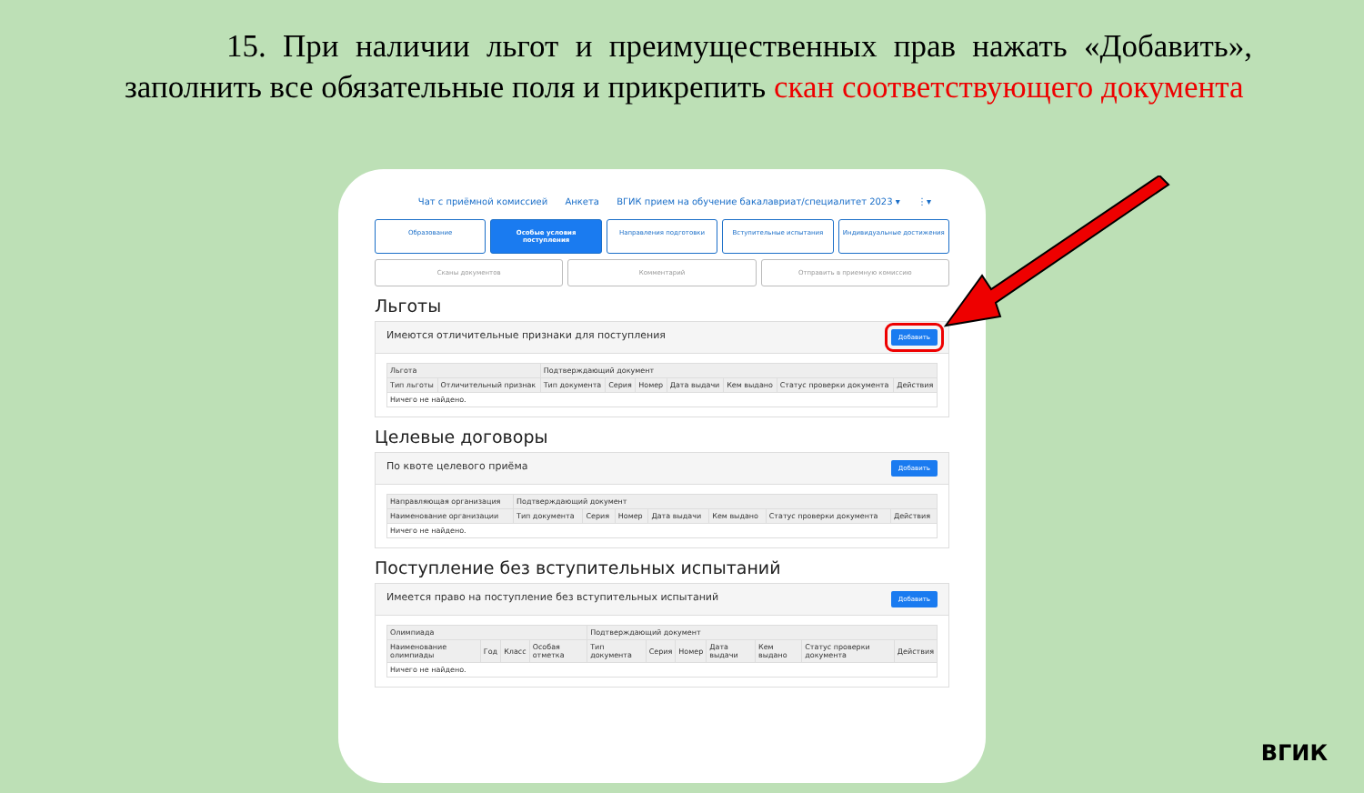15. При наличии льгот и преимущественных прав нажать «Добавить», заполнить все обязательные поля и прикрепить скан соответствующего документа
Чат с приёмной комиссией Анкета ВГИК прием на обучение бакалавриат/специалитет 2023 ▾ ⋮▾
Образование Особые условия поступления Направления подготовки Вступительные испытания Индивидуальные достижения
Сканы документов Комментарий Отправить в приемную комиссию
Льготы
Имеются отличительные признаки для поступления Добавить
| Льгота | | Подтверждающий документ | | | | | | |
| --- | --- | --- | --- | --- | --- | --- | --- | --- |
| Тип льготы | Отличительный признак | Тип документа | Серия | Номер | Дата выдачи | Кем выдано | Статус проверки документа | Действия |
| Ничего не найдено. | | | | | | | | |
Целевые договоры
По квоте целевого приёма Добавить
| Направляющая организация | Подтверждающий документ | | | | | | |
| --- | --- | --- | --- | --- | --- | --- | --- |
| Наименование организации | Тип документа | Серия | Номер | Дата выдачи | Кем выдано | Статус проверки документа | Действия |
| Ничего не найдено. | | | | | | | |
Поступление без вступительных испытаний
Имеется право на поступление без вступительных испытаний Добавить
| Олимпиада | | | | Подтверждающий документ | | | | | | |
| --- | --- | --- | --- | --- | --- | --- | --- | --- | --- | --- |
| Наименование олимпиады | Год | Класс | Особая отметка | Тип документа | Серия | Номер | Дата выдачи | Кем выдано | Статус проверки документа | Действия |
| Ничего не найдено. | | | | | | | | | | |
ВГИК